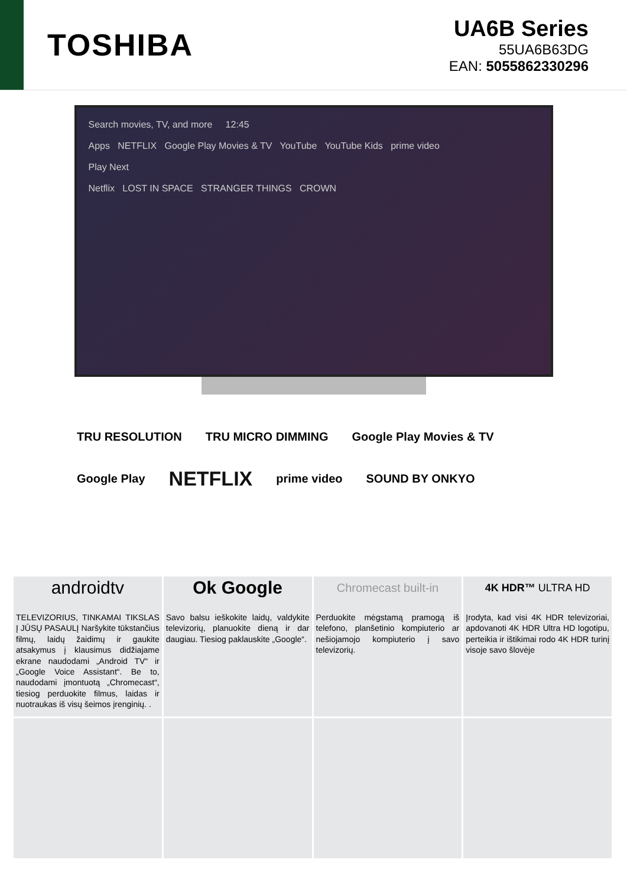TOSHIBA
UA6B Series
55UA6B63DG
EAN: 5055862330296
Search movies, TV, and more 12:45
Apps NETFLIX Google Play Movies & TV YouTube YouTube Kids prime video
Play Next
Netflix LOST IN SPACE STRANGER THINGS CROWN
TRU RESOLUTION TRU MICRO DIMMING Google Play Movies & TV Google Play NETFLIX prime video SOUND BY ONKYO
androidtv
TELEVIZORIUS, TINKAMAI TIKSLAS Į JŪSŲ PASAULĮ Naršykite tūkstančius filmų, laidų žaidimų ir gaukite atsakymus į klausimus didžiajame ekrane naudodami „Android TV“ ir „Google Voice Assistant“. Be to, naudodami įmontuotą „Chromecast“, tiesiog perduokite filmus, laidas ir nuotraukas iš visų šeimos įrenginių. .
Ok Google
Savo balsu ieškokite laidų, valdykite televizorių, planuokite dieną ir dar daugiau. Tiesiog paklauskite „Google“.
Chromecast built-in
Perduokite mėgstamą pramogą iš telefono, planšetinio kompiuterio ar nešiojamojo kompiuterio į savo televizorių.
4K HDR™ ULTRA HD
Įrodyta, kad visi 4K HDR televizoriai, apdovanoti 4K HDR Ultra HD logotipu, perteikia ir ištikimai rodo 4K HDR turinį visoje savo šlovėje